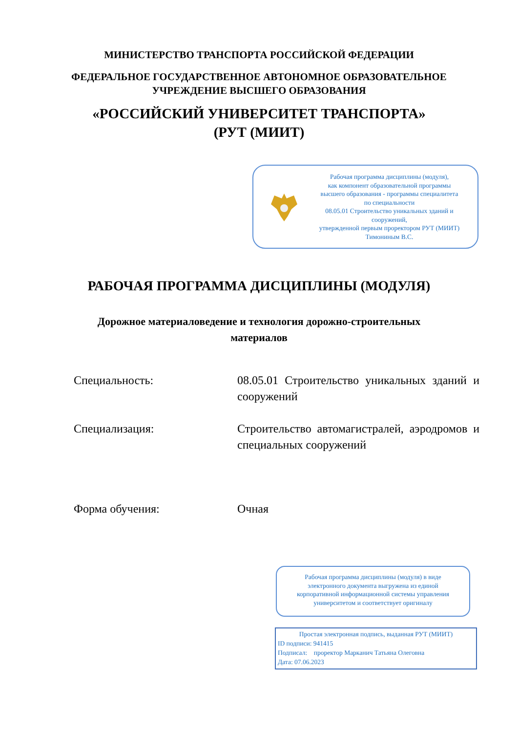МИНИСТЕРСТВО ТРАНСПОРТА РОССИЙСКОЙ ФЕДЕРАЦИИ
ФЕДЕРАЛЬНОЕ ГОСУДАРСТВЕННОЕ АВТОНОМНОЕ ОБРАЗОВАТЕЛЬНОЕ
УЧРЕЖДЕНИЕ ВЫСШЕГО ОБРАЗОВАНИЯ
«РОССИЙСКИЙ УНИВЕРСИТЕТ ТРАНСПОРТА»
(РУТ (МИИТ)
Рабочая программа дисциплины (модуля),
как компонент образовательной программы
высшего образования - программы специалитета
по специальности
08.05.01 Строительство уникальных зданий и
сооружений,
утвержденной первым проректором РУТ (МИИТ)
Тимониным В.С.
РАБОЧАЯ ПРОГРАММА ДИСЦИПЛИНЫ (МОДУЛЯ)
Дорожное материаловедение и технология дорожно-строительных
материалов
Специальность: 08.05.01 Строительство уникальных зданий и сооружений
Специализация: Строительство автомагистралей, аэродромов и специальных сооружений
Форма обучения: Очная
Рабочая программа дисциплины (модуля) в виде
электронного документа выгружена из единой
корпоративной информационной системы управления
университетом и соответствует оригиналу
Простая электронная подпись, выданная РУТ (МИИТ)
ID подписи: 941415
Подписал: проректор Марканич Татьяна Олеговна
Дата: 07.06.2023